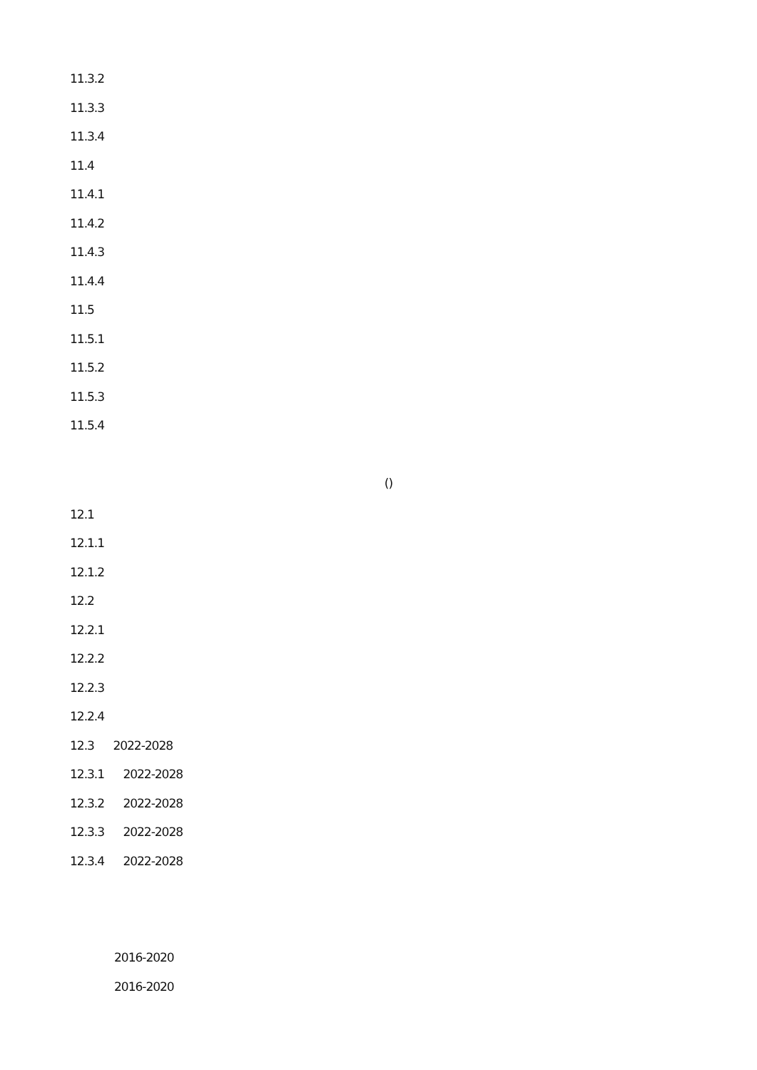11.3.2
11.3.3
11.3.4
11.4
11.4.1
11.4.2
11.4.3
11.4.4
11.5
11.5.1
11.5.2
11.5.3
11.5.4
()
12.1
12.1.1
12.1.2
12.2
12.2.1
12.2.2
12.2.3
12.2.4
12.3 2022-2028
12.3.1 2022-2028
12.3.2 2022-2028
12.3.3 2022-2028
12.3.4 2022-2028
2016-2020
2016-2020